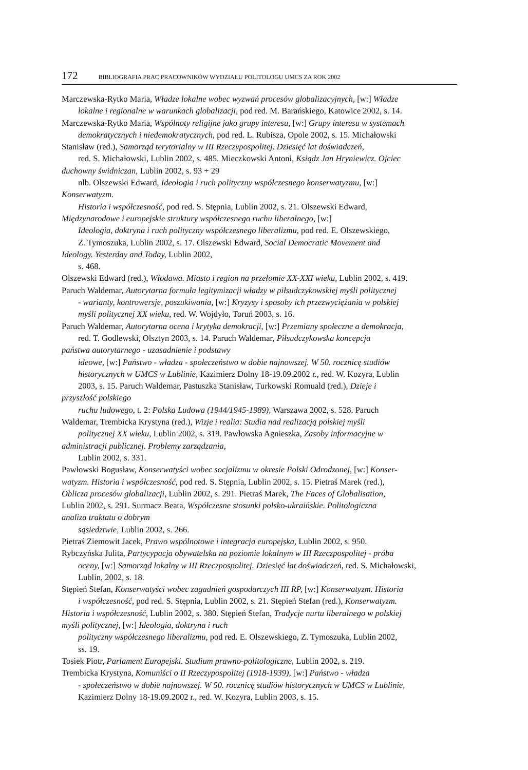172 BIBLIOGRAFIA PRAC PRACOWNIKÓW WYDZIAŁU POLITOLOGU UMCS ZA ROK 2002
Marczewska-Rytko Maria, Władze lokalne wobec wyzwań procesów globalizacyjnych, [w:] Władze
lokalne i regionalne w warunkach globalizacji, pod red. M. Barańskiego, Katowice 2002, s. 14.
Marczewska-Rytko Maria, Wspólnoty religijne jako grupy interesu, [w:] Grupy interesu w systemach
demokratycznych i niedemokratycznych, pod red. L. Rubisza, Opole 2002, s. 15. Michałowski
Stanisław (red.), Samorząd terytorialny w III Rzeczypospolitej. Dziesięć lat doświadczeń,
red. S. Michałowski, Lublin 2002, s. 485. Mieczkowski Antoni, Ksiądz Jan Hryniewicz. Ojciec
duchowny świdniczan, Lublin 2002, s. 93 + 29
nlb. Olszewski Edward, Ideologia i ruch polityczny współczesnego konserwatyzmu, [w:]
Konserwatyzm.
Historia i współczesność, pod red. S. Stępnia, Lublin 2002, s. 21. Olszewski Edward,
Międzynarodowe i europejskie struktury współczesnego ruchu liberalnego, [w:]
Ideologia, doktryna i ruch polityczny współczesnego liberalizmu, pod red. E. Olszewskiego,
Z. Tymoszuka, Lublin 2002, s. 17. Olszewski Edward, Social Democratic Movement and
Ideology. Yesterday and Today, Lublin 2002,
s. 468.
Olszewski Edward (red.), Włodawa. Miasto i region na przełomie XX-XXI wieku, Lublin 2002, s. 419.
Paruch Waldemar, Autorytarna formuła legitymizacji władzy w piłsudczykowskiej myśli politycznej
- warianty, kontrowersje, poszukiwania, [w:] Kryzysy i sposoby ich przezwyciężania w polskiej
myśli politycznej XX wieku, red. W. Wojdyło, Toruń 2003, s. 16.
Paruch Waldemar, Autorytarna ocena i krytyka demokracji, [w:] Przemiany społeczne a demokracja,
red. T. Godlewski, Olsztyn 2003, s. 14. Paruch Waldemar, Piłsudczykowska koncepcja
państwa autorytarnego - uzasadnienie i podstawy
ideowe, [w:] Państwo - władza - społeczeństwo w dobie najnowszej. W 50. rocznicę studiów
historycznych w UMCS w Lublinie, Kazimierz Dolny 18-19.09.2002 r., red. W. Kozyra, Lublin
2003, s. 15. Paruch Waldemar, Pastuszka Stanisław, Turkowski Romuald (red.), Dzieje i
przyszłość polskiego
ruchu ludowego, t. 2: Polska Ludowa (1944/1945-1989), Warszawa 2002, s. 528. Paruch
Waldemar, Trembicka Krystyna (red.), Wizje i realia: Studia nad realizacją polskiej myśli
politycznej XX wieku, Lublin 2002, s. 319. Pawłowska Agnieszka, Zasoby informacyjne w
administracji publicznej. Problemy zarządzania,
Lublin 2002, s. 331.
Pawłowski Bogusław, Konserwatyści wobec socjalizmu w okresie Polski Odrodzonej, [w:] Konser-
watyzm. Historia i współczesność, pod red. S. Stępnia, Lublin 2002, s. 15. Pietraś Marek (red.),
Oblicza procesów globalizacji, Lublin 2002, s. 291. Pietraś Marek, The Faces of Globalisation,
Lublin 2002, s. 291. Surmacz Beata, Współczesne stosunki polsko-ukraińskie. Politologiczna
analiza traktatu o dobrym
sąsiedztwie, Lublin 2002, s. 266.
Pietraś Ziemowit Jacek, Prawo wspólnotowe i integracja europejska, Lublin 2002, s. 950.
Rybczyńska Julita, Partycypacja obywatelska na poziomie lokalnym w III Rzeczpospolitej - próba
oceny, [w:] Samorząd lokalny w III Rzeczpospolitej. Dziesięć lat doświadczeń, red. S. Michałowski,
Lublin, 2002, s. 18.
Stępień Stefan, Konserwatyści wobec zagadnień gospodarczych III RP, [w:] Konserwatyzm. Historia
i współczesność, pod red. S. Stępnia, Lublin 2002, s. 21. Stępień Stefan (red.), Konserwatyzm.
Historia i współczesność, Lublin 2002, s. 380. Stępień Stefan, Tradycje nurtu liberalnego w polskiej
myśli politycznej, [w:] Ideologia, doktryna i ruch
polityczny współczesnego liberalizmu, pod red. E. Olszewskiego, Z. Tymoszuka, Lublin 2002,
ss. 19.
Tosiek Piotr, Parlament Europejski. Studium prawno-politologiczne, Lublin 2002, s. 219.
Trembicka Krystyna, Komuniści o II Rzeczypospolitej (1918-1939), [w:] Państwo - władza
- społeczeństwo w dobie najnowszej. W 50. rocznicę studiów historycznych w UMCS w Lublinie,
Kazimierz Dolny 18-19.09.2002 r., red. W. Kozyra, Lublin 2003, s. 15.